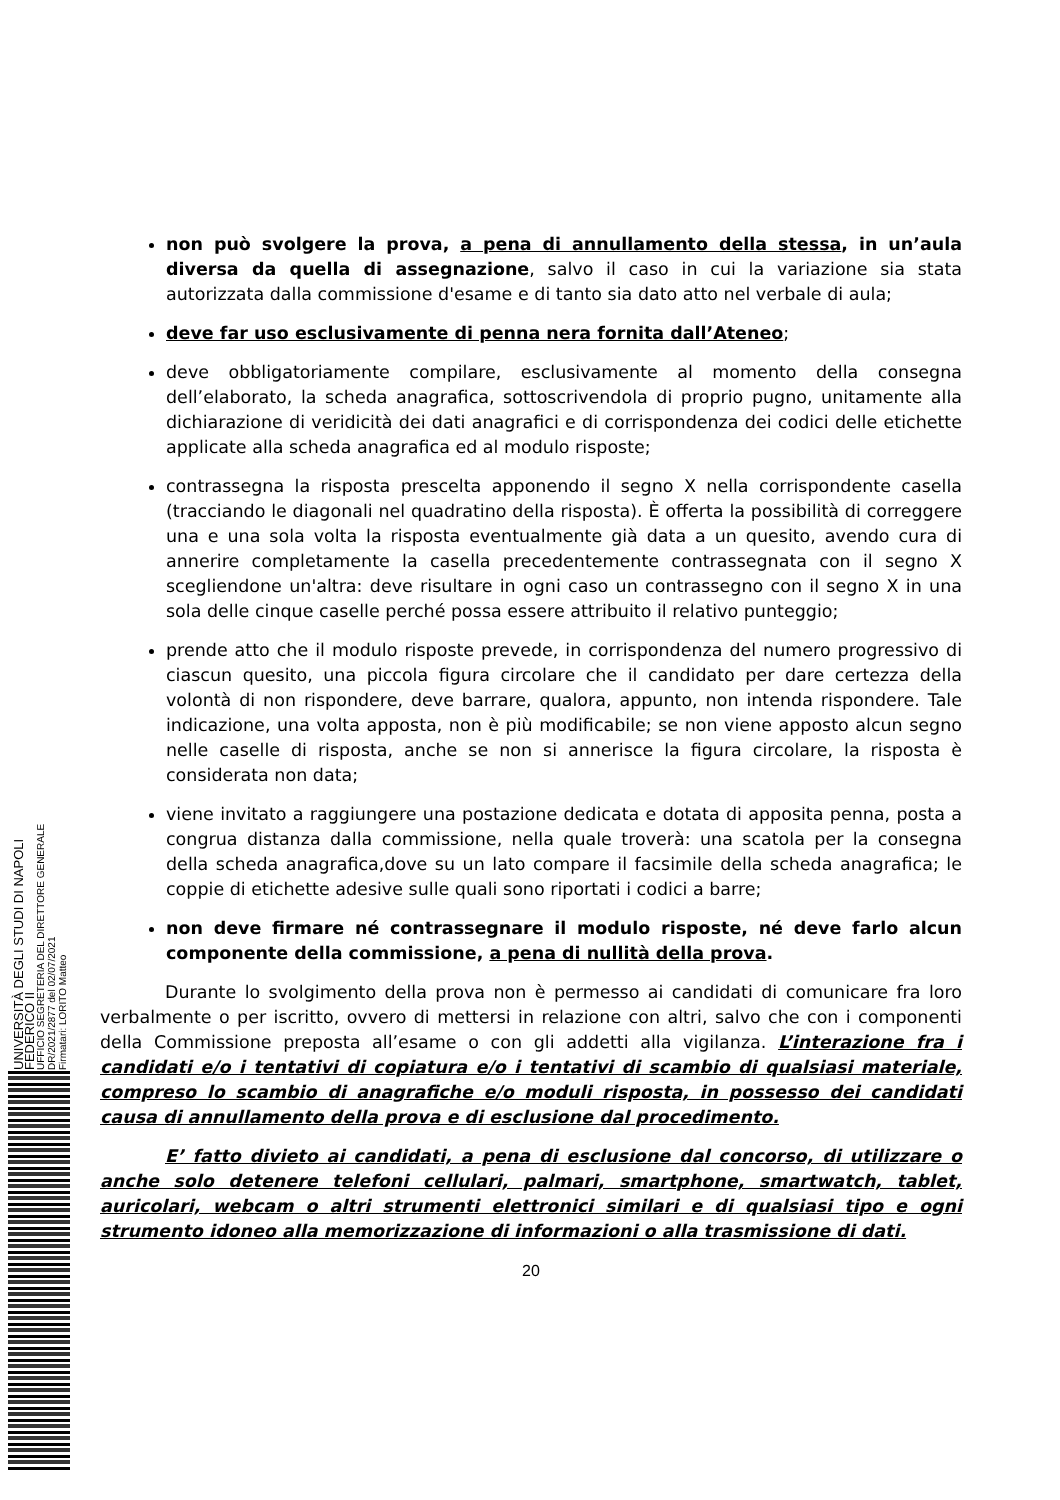UNIVERSITÀ DEGLI STUDI DI NAPOLI FEDERICO II
UFFICIO SEGRETERIA DEL DIRETTORE GENERALE
DR/2021/2877 del 02/07/2021
Firmatari: LORITO Matteo
non può svolgere la prova, a pena di annullamento della stessa, in un’aula diversa da quella di assegnazione, salvo il caso in cui la variazione sia stata autorizzata dalla commissione d'esame e di tanto sia dato atto nel verbale di aula;
deve far uso esclusivamente di penna nera fornita dall’Ateneo;
deve obbligatoriamente compilare, esclusivamente al momento della consegna dell’elaborato, la scheda anagrafica, sottoscrivendola di proprio pugno, unitamente alla dichiarazione di veridicità dei dati anagrafici e di corrispondenza dei codici delle etichette applicate alla scheda anagrafica ed al modulo risposte;
contrassegna la risposta prescelta apponendo il segno X nella corrispondente casella (tracciando le diagonali nel quadratino della risposta). È offerta la possibilità di correggere una e una sola volta la risposta eventualmente già data a un quesito, avendo cura di annerire completamente la casella precedentemente contrassegnata con il segno X scegliendone un'altra: deve risultare in ogni caso un contrassegno con il segno X in una sola delle cinque caselle perché possa essere attribuito il relativo punteggio;
prende atto che il modulo risposte prevede, in corrispondenza del numero progressivo di ciascun quesito, una piccola figura circolare che il candidato per dare certezza della volontà di non rispondere, deve barrare, qualora, appunto, non intenda rispondere. Tale indicazione, una volta apposta, non è più modificabile; se non viene apposto alcun segno nelle caselle di risposta, anche se non si annerisce la figura circolare, la risposta è considerata non data;
viene invitato a raggiungere una postazione dedicata e dotata di apposita penna, posta a congrua distanza dalla commissione, nella quale troverà: una scatola per la consegna della scheda anagrafica,dove su un lato compare il facsimile della scheda anagrafica; le coppie di etichette adesive sulle quali sono riportati i codici a barre;
non deve firmare né contrassegnare il modulo risposte, né deve farlo alcun componente della commissione, a pena di nullità della prova.
Durante lo svolgimento della prova non è permesso ai candidati di comunicare fra loro verbalmente o per iscritto, ovvero di mettersi in relazione con altri, salvo che con i componenti della Commissione preposta all’esame o con gli addetti alla vigilanza. L’interazione fra i candidati e/o i tentativi di copiatura e/o i tentativi di scambio di qualsiasi materiale, compreso lo scambio di anagrafiche e/o moduli risposta, in possesso dei candidati causa di annullamento della prova e di esclusione dal procedimento.
E’ fatto divieto ai candidati, a pena di esclusione dal concorso, di utilizzare o anche solo detenere telefoni cellulari, palmari, smartphone, smartwatch, tablet, auricolari, webcam o altri strumenti elettronici similari e di qualsiasi tipo e ogni strumento idoneo alla memorizzazione di informazioni o alla trasmissione di dati.
20